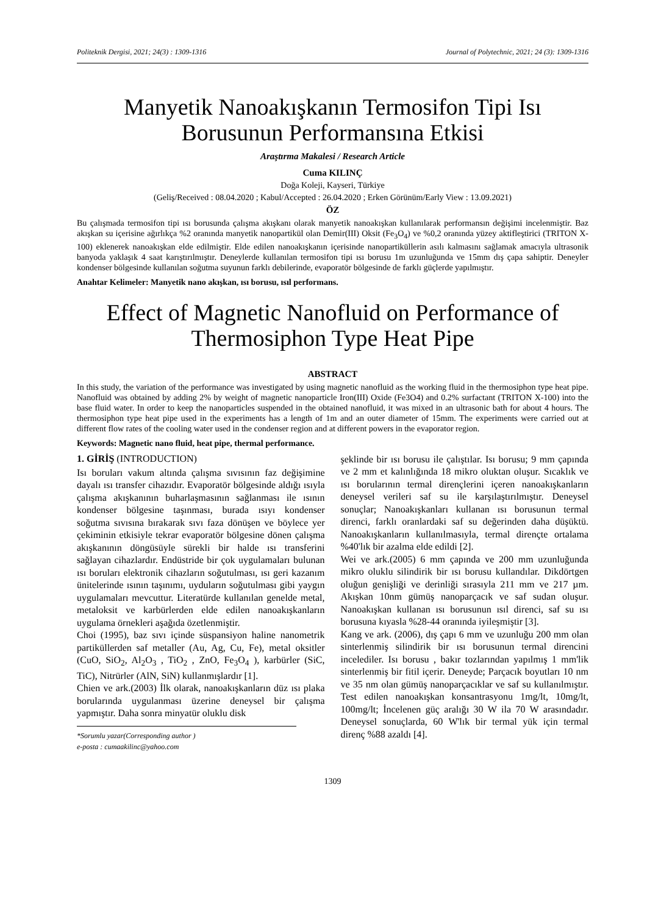Politeknik Dergisi, 2021; 24(3) : 1309-1316 Journal of Polytechnic, 2021; 24 (3): 1309-1316
Manyetik Nanoakışkanın Termosifon Tipi Isı Borusunun Performansına Etkisi
Araştırma Makalesi / Research Article
Cuma KILINÇ
Doğa Koleji, Kayseri, Türkiye
(Geliş/Received : 08.04.2020 ; Kabul/Accepted : 26.04.2020 ; Erken Görünüm/Early View : 13.09.2021)
ÖZ
Bu çalışmada termosifon tipi ısı borusunda çalışma akışkanı olarak manyetik nanoakışkan kullanılarak performansın değişimi incelenmiştir. Baz akışkan su içerisine ağırlıkça %2 oranında manyetik nanopartikül olan Demir(III) Oksit (Fe<sub>3</sub>O<sub>4</sub>) ve %0,2 oranında yüzey aktifleştirici (TRITON X-100) eklenerek nanoakışkan elde edilmiştir. Elde edilen nanoakışkanın içerisinde nanopartiküllerin asılı kalmasını sağlamak amacıyla ultrasonik banyoda yaklaşık 4 saat karıştırılmıştır. Deneylerde kullanılan termosifon tipi ısı borusu 1m uzunluğunda ve 15mm dış çapa sahiptir. Deneyler kondenser bölgesinde kullanılan soğutma suyunun farklı debilerinde, evaporatör bölgesinde de farklı güçlerde yapılmıştır.
Anahtar Kelimeler: Manyetik nano akışkan, ısı borusu, ısıl performans.
Effect of Magnetic Nanofluid on Performance of Thermosiphon Type Heat Pipe
ABSTRACT
In this study, the variation of the performance was investigated by using magnetic nanofluid as the working fluid in the thermosiphon type heat pipe. Nanofluid was obtained by adding 2% by weight of magnetic nanoparticle Iron(III) Oxide (Fe3O4) and 0.2% surfactant (TRITON X-100) into the base fluid water. In order to keep the nanoparticles suspended in the obtained nanofluid, it was mixed in an ultrasonic bath for about 4 hours. The thermosiphon type heat pipe used in the experiments has a length of 1m and an outer diameter of 15mm. The experiments were carried out at different flow rates of the cooling water used in the condenser region and at different powers in the evaporator region.
Keywords: Magnetic nano fluid, heat pipe, thermal performance.
1. GİRİŞ (INTRODUCTION)
Isı boruları vakum altında çalışma sıvısının faz değişimine dayalı ısı transfer cihazıdır. Evaporatör bölgesinde aldığı ısıyla çalışma akışkanının buharlaşmasının sağlanması ile ısının kondenser bölgesine taşınması, burada ısıyı kondenser soğutma sıvısına bırakarak sıvı faza dönüşen ve böylece yer çekiminin etkisiyle tekrar evaporatör bölgesine dönen çalışma akışkanının döngüsüyle sürekli bir halde ısı transferini sağlayan cihazlardır. Endüstride bir çok uygulamaları bulunan ısı boruları elektronik cihazların soğutulması, ısı geri kazanım ünitelerinde ısının taşınımı, uyduların soğutulması gibi yaygın uygulamaları mevcuttur. Literatürde kullanılan genelde metal, metaloksit ve karbürlerden elde edilen nanoakışkanların uygulama örnekleri aşağıda özetlenmiştir.
Choi (1995), baz sıvı içinde süspansiyon haline nanometrik partiküllerden saf metaller (Au, Ag, Cu, Fe), metal oksitler (CuO, SiO<sub>2</sub>, Al<sub>2</sub>O<sub>3</sub> , TiO<sub>2</sub> , ZnO, Fe<sub>3</sub>O<sub>4</sub> ), karbürler (SiC, TiC), Nitrürler (AlN, SiN) kullanmışlardır [1].
Chien ve ark.(2003) İlk olarak, nanoakışkanların düz ısı plaka borularında uygulanması üzerine deneysel bir çalışma yapmıştır. Daha sonra minyatür oluklu disk
*Sorumlu yazar(Corresponding author )
e-posta : cumaakilinc@yahoo.com
şeklinde bir ısı borusu ile çalıştılar. Isı borusu; 9 mm çapında ve 2 mm et kalınlığında 18 mikro oluktan oluşur. Sıcaklık ve ısı borularının termal dirençlerini içeren nanoakışkanların deneysel verileri saf su ile karşılaştırılmıştır. Deneysel sonuçlar; Nanoakışkanları kullanan ısı borusunun termal direnci, farklı oranlardaki saf su değerinden daha düşüktü. Nanoakışkanların kullanılmasıyla, termal dirençte ortalama %40'lık bir azalma elde edildi [2].
Wei ve ark.(2005) 6 mm çapında ve 200 mm uzunluğunda mikro oluklu silindirik bir ısı borusu kullandılar. Dikdörtgen oluğun genişliği ve derinliği sırasıyla 211 mm ve 217 µm. Akışkan 10nm gümüş nanoparçacık ve saf sudan oluşur. Nanoakışkan kullanan ısı borusunun ısıl direnci, saf su ısı borusuna kıyasla %28-44 oranında iyileşmiştir [3].
Kang ve ark. (2006), dış çapı 6 mm ve uzunluğu 200 mm olan sinterlenmiş silindirik bir ısı borusunun termal direncini incelediler. Isı borusu , bakır tozlarından yapılmış 1 mm'lik sinterlenmiş bir fitil içerir. Deneyde; Parçacık boyutları 10 nm ve 35 nm olan gümüş nanoparçacıklar ve saf su kullanılmıştır. Test edilen nanoakışkan konsantrasyonu 1mg/lt, 10mg/lt, 100mg/lt; İncelenen güç aralığı 30 W ila 70 W arasındadır. Deneysel sonuçlarda, 60 W'lık bir termal yük için termal direnç %88 azaldı [4].
1309